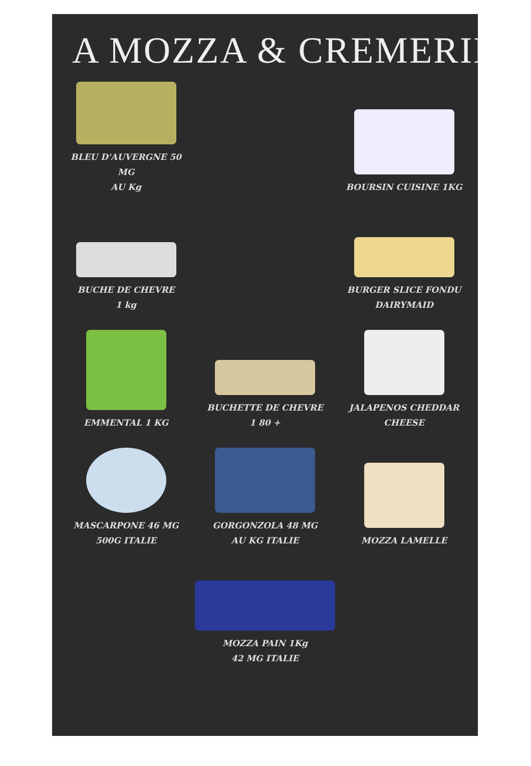A MOZZA & CREMERIE
BLEU D'AUVERGNE 50 MG
AU Kg
BOURSIN CUISINE 1KG
BUCHE DE CHEVRE
1 kg
BURGER SLICE FONDU
DAIRYMAID
EMMENTAL 1 KG
BUCHETTE DE CHEVRE
1 80 +
JALAPENOS CHEDDAR
CHEESE
MASCARPONE 46 MG
500G ITALIE
GORGONZOLA 48 MG
AU KG ITALIE
MOZZA LAMELLE
MOZZA PAIN 1Kg
42 MG ITALIE